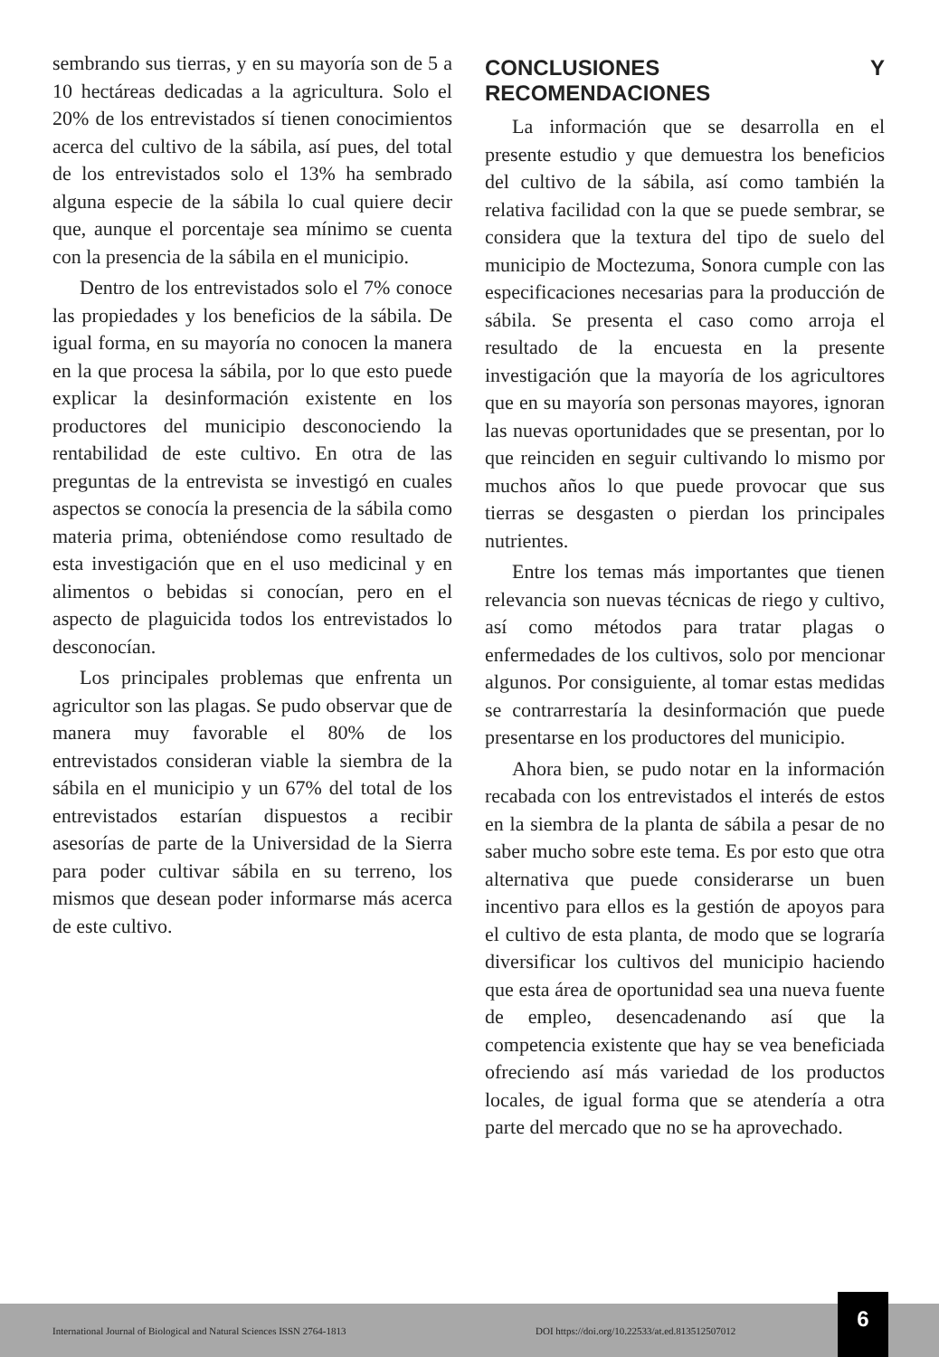sembrando sus tierras, y en su mayoría son de 5 a 10 hectáreas dedicadas a la agricultura. Solo el 20% de los entrevistados sí tienen conocimientos acerca del cultivo de la sábila, así pues, del total de los entrevistados solo el 13% ha sembrado alguna especie de la sábila lo cual quiere decir que, aunque el porcentaje sea mínimo se cuenta con la presencia de la sábila en el municipio.
Dentro de los entrevistados solo el 7% conoce las propiedades y los beneficios de la sábila. De igual forma, en su mayoría no conocen la manera en la que procesa la sábila, por lo que esto puede explicar la desinformación existente en los productores del municipio desconociendo la rentabilidad de este cultivo. En otra de las preguntas de la entrevista se investigó en cuales aspectos se conocía la presencia de la sábila como materia prima, obteniéndose como resultado de esta investigación que en el uso medicinal y en alimentos o bebidas si conocían, pero en el aspecto de plaguicida todos los entrevistados lo desconocían.
Los principales problemas que enfrenta un agricultor son las plagas. Se pudo observar que de manera muy favorable el 80% de los entrevistados consideran viable la siembra de la sábila en el municipio y un 67% del total de los entrevistados estarían dispuestos a recibir asesorías de parte de la Universidad de la Sierra para poder cultivar sábila en su terreno, los mismos que desean poder informarse más acerca de este cultivo.
CONCLUSIONES Y RECOMENDACIONES
La información que se desarrolla en el presente estudio y que demuestra los beneficios del cultivo de la sábila, así como también la relativa facilidad con la que se puede sembrar, se considera que la textura del tipo de suelo del municipio de Moctezuma, Sonora cumple con las especificaciones necesarias para la producción de sábila. Se presenta el caso como arroja el resultado de la encuesta en la presente investigación que la mayoría de los agricultores que en su mayoría son personas mayores, ignoran las nuevas oportunidades que se presentan, por lo que reinciden en seguir cultivando lo mismo por muchos años lo que puede provocar que sus tierras se desgasten o pierdan los principales nutrientes.
Entre los temas más importantes que tienen relevancia son nuevas técnicas de riego y cultivo, así como métodos para tratar plagas o enfermedades de los cultivos, solo por mencionar algunos. Por consiguiente, al tomar estas medidas se contrarrestaría la desinformación que puede presentarse en los productores del municipio.
Ahora bien, se pudo notar en la información recabada con los entrevistados el interés de estos en la siembra de la planta de sábila a pesar de no saber mucho sobre este tema. Es por esto que otra alternativa que puede considerarse un buen incentivo para ellos es la gestión de apoyos para el cultivo de esta planta, de modo que se lograría diversificar los cultivos del municipio haciendo que esta área de oportunidad sea una nueva fuente de empleo, desencadenando así que la competencia existente que hay se vea beneficiada ofreciendo así más variedad de los productos locales, de igual forma que se atendería a otra parte del mercado que no se ha aprovechado.
International Journal of Biological and Natural Sciences ISSN 2764-1813 DOI https://doi.org/10.22533/at.ed.813512507012 6